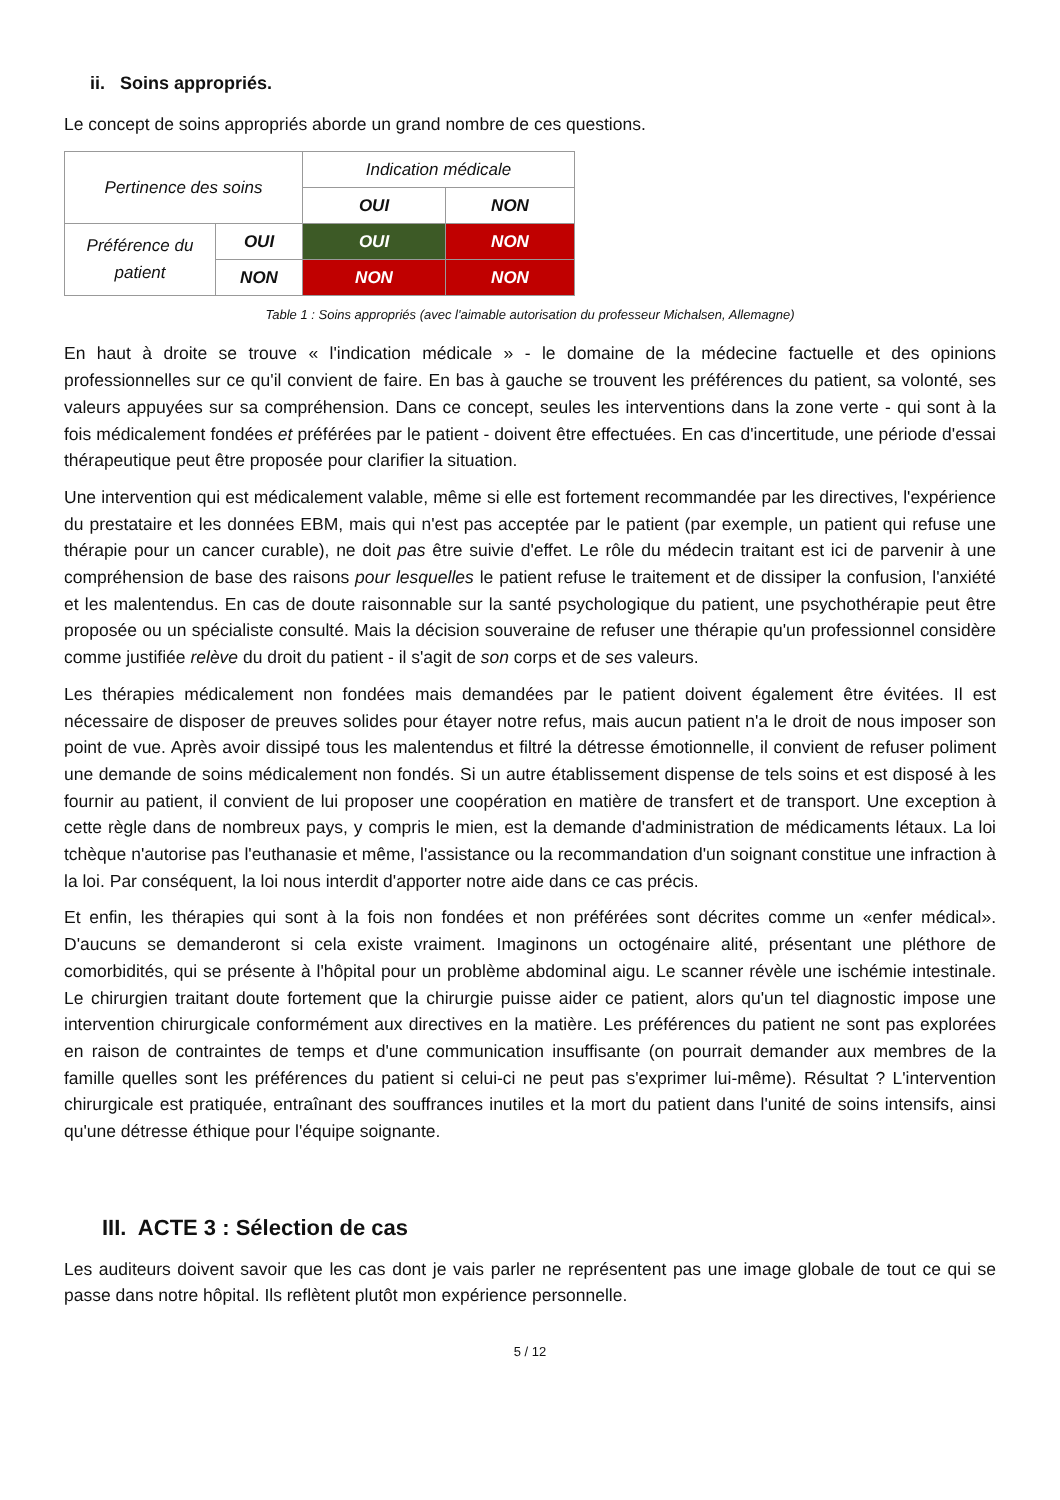ii. Soins appropriés.
Le concept de soins appropriés aborde un grand nombre de ces questions.
| Pertinence des soins | | Indication médicale | |
| | | OUI | NON |
| Préférence du patient | OUI | OUI | NON |
| | NON | NON | NON |
Table 1 : Soins appropriés (avec l'aimable autorisation du professeur Michalsen, Allemagne)
En haut à droite se trouve « l'indication médicale » - le domaine de la médecine factuelle et des opinions professionnelles sur ce qu'il convient de faire. En bas à gauche se trouvent les préférences du patient, sa volonté, ses valeurs appuyées sur sa compréhension. Dans ce concept, seules les interventions dans la zone verte - qui sont à la fois médicalement fondées et préférées par le patient - doivent être effectuées. En cas d'incertitude, une période d'essai thérapeutique peut être proposée pour clarifier la situation.
Une intervention qui est médicalement valable, même si elle est fortement recommandée par les directives, l'expérience du prestataire et les données EBM, mais qui n'est pas acceptée par le patient (par exemple, un patient qui refuse une thérapie pour un cancer curable), ne doit pas être suivie d'effet. Le rôle du médecin traitant est ici de parvenir à une compréhension de base des raisons pour lesquelles le patient refuse le traitement et de dissiper la confusion, l'anxiété et les malentendus. En cas de doute raisonnable sur la santé psychologique du patient, une psychothérapie peut être proposée ou un spécialiste consulté. Mais la décision souveraine de refuser une thérapie qu'un professionnel considère comme justifiée relève du droit du patient - il s'agit de son corps et de ses valeurs.
Les thérapies médicalement non fondées mais demandées par le patient doivent également être évitées. Il est nécessaire de disposer de preuves solides pour étayer notre refus, mais aucun patient n'a le droit de nous imposer son point de vue. Après avoir dissipé tous les malentendus et filtré la détresse émotionnelle, il convient de refuser poliment une demande de soins médicalement non fondés. Si un autre établissement dispense de tels soins et est disposé à les fournir au patient, il convient de lui proposer une coopération en matière de transfert et de transport. Une exception à cette règle dans de nombreux pays, y compris le mien, est la demande d'administration de médicaments létaux. La loi tchèque n'autorise pas l'euthanasie et même, l'assistance ou la recommandation d'un soignant constitue une infraction à la loi. Par conséquent, la loi nous interdit d'apporter notre aide dans ce cas précis.
Et enfin, les thérapies qui sont à la fois non fondées et non préférées sont décrites comme un «enfer médical». D'aucuns se demanderont si cela existe vraiment. Imaginons un octogénaire alité, présentant une pléthore de comorbidités, qui se présente à l'hôpital pour un problème abdominal aigu. Le scanner révèle une ischémie intestinale. Le chirurgien traitant doute fortement que la chirurgie puisse aider ce patient, alors qu'un tel diagnostic impose une intervention chirurgicale conformément aux directives en la matière. Les préférences du patient ne sont pas explorées en raison de contraintes de temps et d'une communication insuffisante (on pourrait demander aux membres de la famille quelles sont les préférences du patient si celui-ci ne peut pas s'exprimer lui-même). Résultat ? L'intervention chirurgicale est pratiquée, entraînant des souffrances inutiles et la mort du patient dans l'unité de soins intensifs, ainsi qu'une détresse éthique pour l'équipe soignante.
III. ACTE 3 : Sélection de cas
Les auditeurs doivent savoir que les cas dont je vais parler ne représentent pas une image globale de tout ce qui se passe dans notre hôpital. Ils reflètent plutôt mon expérience personnelle.
5 / 12